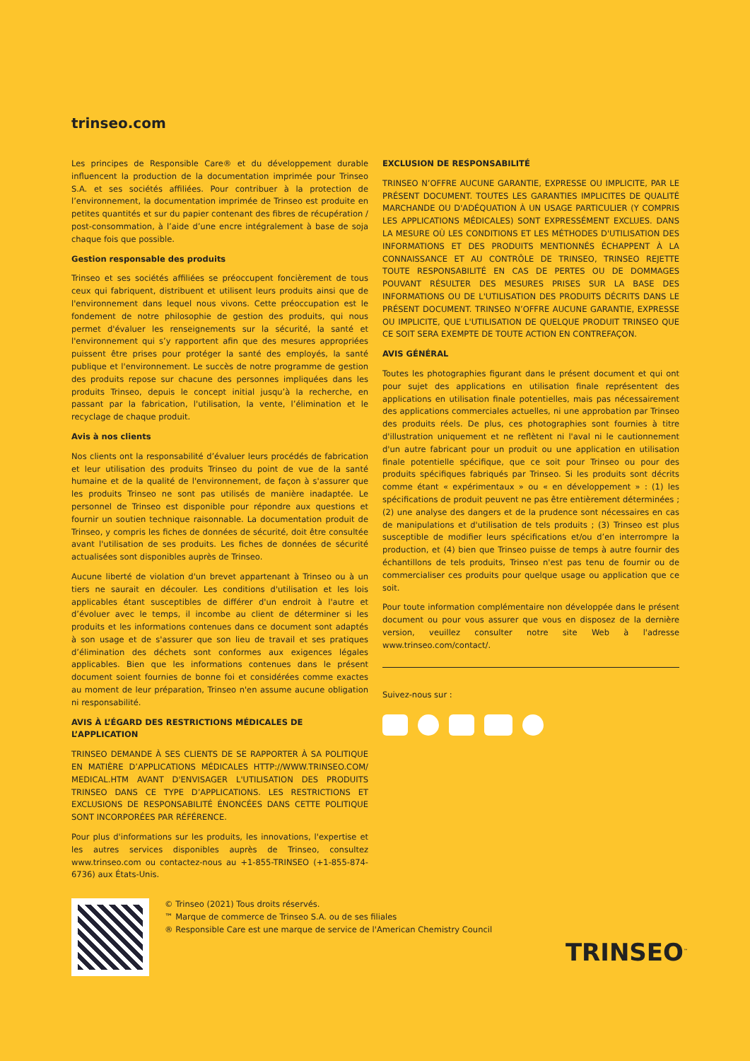trinseo.com
Les principes de Responsible Care® et du développement durable influencent la production de la documentation imprimée pour Trinseo S.A. et ses sociétés affiliées. Pour contribuer à la protection de l’environnement, la documentation imprimée de Trinseo est produite en petites quantités et sur du papier contenant des fibres de récupération / post-consommation, à l’aide d’une encre intégralement à base de soja chaque fois que possible.
Gestion responsable des produits
Trinseo et ses sociétés affiliées se préoccupent foncièrement de tous ceux qui fabriquent, distribuent et utilisent leurs produits ainsi que de l'environnement dans lequel nous vivons. Cette préoccupation est le fondement de notre philosophie de gestion des produits, qui nous permet d'évaluer les renseignements sur la sécurité, la santé et l'environnement qui s’y rapportent afin que des mesures appropriées puissent être prises pour protéger la santé des employés, la santé publique et l'environnement. Le succès de notre programme de gestion des produits repose sur chacune des personnes impliquées dans les produits Trinseo, depuis le concept initial jusqu’à la recherche, en passant par la fabrication, l'utilisation, la vente, l’élimination et le recyclage de chaque produit.
Avis à nos clients
Nos clients ont la responsabilité d’évaluer leurs procédés de fabrication et leur utilisation des produits Trinseo du point de vue de la santé humaine et de la qualité de l'environnement, de façon à s'assurer que les produits Trinseo ne sont pas utilisés de manière inadaptée. Le personnel de Trinseo est disponible pour répondre aux questions et fournir un soutien technique raisonnable. La documentation produit de Trinseo, y compris les fiches de données de sécurité, doit être consultée avant l'utilisation de ses produits. Les fiches de données de sécurité actualisées sont disponibles auprès de Trinseo.
Aucune liberté de violation d'un brevet appartenant à Trinseo ou à un tiers ne saurait en découler. Les conditions d'utilisation et les lois applicables étant susceptibles de différer d'un endroit à l'autre et d’évoluer avec le temps, il incombe au client de déterminer si les produits et les informations contenues dans ce document sont adaptés à son usage et de s'assurer que son lieu de travail et ses pratiques d’élimination des déchets sont conformes aux exigences légales applicables. Bien que les informations contenues dans le présent document soient fournies de bonne foi et considérées comme exactes au moment de leur préparation, Trinseo n'en assume aucune obligation ni responsabilité.
AVIS À L’ÉGARD DES RESTRICTIONS MÉDICALES DE L’APPLICATION
TRINSEO DEMANDE À SES CLIENTS DE SE RAPPORTER À SA POLITIQUE EN MATIÈRE D’APPLICATIONS MÉDICALES HTTP://WWW.TRINSEO.COM/ MEDICAL.HTM AVANT D'ENVISAGER L'UTILISATION DES PRODUITS TRINSEO DANS CE TYPE D’APPLICATIONS. LES RESTRICTIONS ET EXCLUSIONS DE RESPONSABILITÉ ÉNONCÉES DANS CETTE POLITIQUE SONT INCORPORÉES PAR RÉFÉRENCE.
Pour plus d'informations sur les produits, les innovations, l'expertise et les autres services disponibles auprès de Trinseo, consultez www.trinseo.com ou contactez-nous au +1-855-TRINSEO (+1-855-874-6736) aux États-Unis.
EXCLUSION DE RESPONSABILITÉ
TRINSEO N’OFFRE AUCUNE GARANTIE, EXPRESSE OU IMPLICITE, PAR LE PRÉSENT DOCUMENT. TOUTES LES GARANTIES IMPLICITES DE QUALITÉ MARCHANDE OU D'ADÉQUATION À UN USAGE PARTICULIER (Y COMPRIS LES APPLICATIONS MÉDICALES) SONT EXPRESSÉMENT EXCLUES. DANS LA MESURE OÙ LES CONDITIONS ET LES MÉTHODES D'UTILISATION DES INFORMATIONS ET DES PRODUITS MENTIONNÉS ÉCHAPPENT À LA CONNAISSANCE ET AU CONTRÔLE DE TRINSEO, TRINSEO REJETTE TOUTE RESPONSABILITÉ EN CAS DE PERTES OU DE DOMMAGES POUVANT RÉSULTER DES MESURES PRISES SUR LA BASE DES INFORMATIONS OU DE L'UTILISATION DES PRODUITS DÉCRITS DANS LE PRÉSENT DOCUMENT. TRINSEO N’OFFRE AUCUNE GARANTIE, EXPRESSE OU IMPLICITE, QUE L'UTILISATION DE QUELQUE PRODUIT TRINSEO QUE CE SOIT SERA EXEMPTE DE TOUTE ACTION EN CONTREFAÇON.
AVIS GÉNÉRAL
Toutes les photographies figurant dans le présent document et qui ont pour sujet des applications en utilisation finale représentent des applications en utilisation finale potentielles, mais pas nécessairement des applications commerciales actuelles, ni une approbation par Trinseo des produits réels. De plus, ces photographies sont fournies à titre d'illustration uniquement et ne reflètent ni l'aval ni le cautionnement d'un autre fabricant pour un produit ou une application en utilisation finale potentielle spécifique, que ce soit pour Trinseo ou pour des produits spécifiques fabriqués par Trinseo. Si les produits sont décrits comme étant « expérimentaux » ou « en développement » : (1) les spécifications de produit peuvent ne pas être entièrement déterminées ; (2) une analyse des dangers et de la prudence sont nécessaires en cas de manipulations et d'utilisation de tels produits ; (3) Trinseo est plus susceptible de modifier leurs spécifications et/ou d’en interrompre la production, et (4) bien que Trinseo puisse de temps à autre fournir des échantillons de tels produits, Trinseo n'est pas tenu de fournir ou de commercialiser ces produits pour quelque usage ou application que ce soit.
Pour toute information complémentaire non développée dans le présent document ou pour vous assurer que vous en disposez de la dernière version, veuillez consulter notre site Web à l'adresse www.trinseo.com/contact/.
Suivez-nous sur :
© Trinseo (2021) Tous droits réservés.
™ Marque de commerce de Trinseo S.A. ou de ses filiales
® Responsible Care est une marque de service de l'American Chemistry Council
TRINSEO<sup>™</sup>